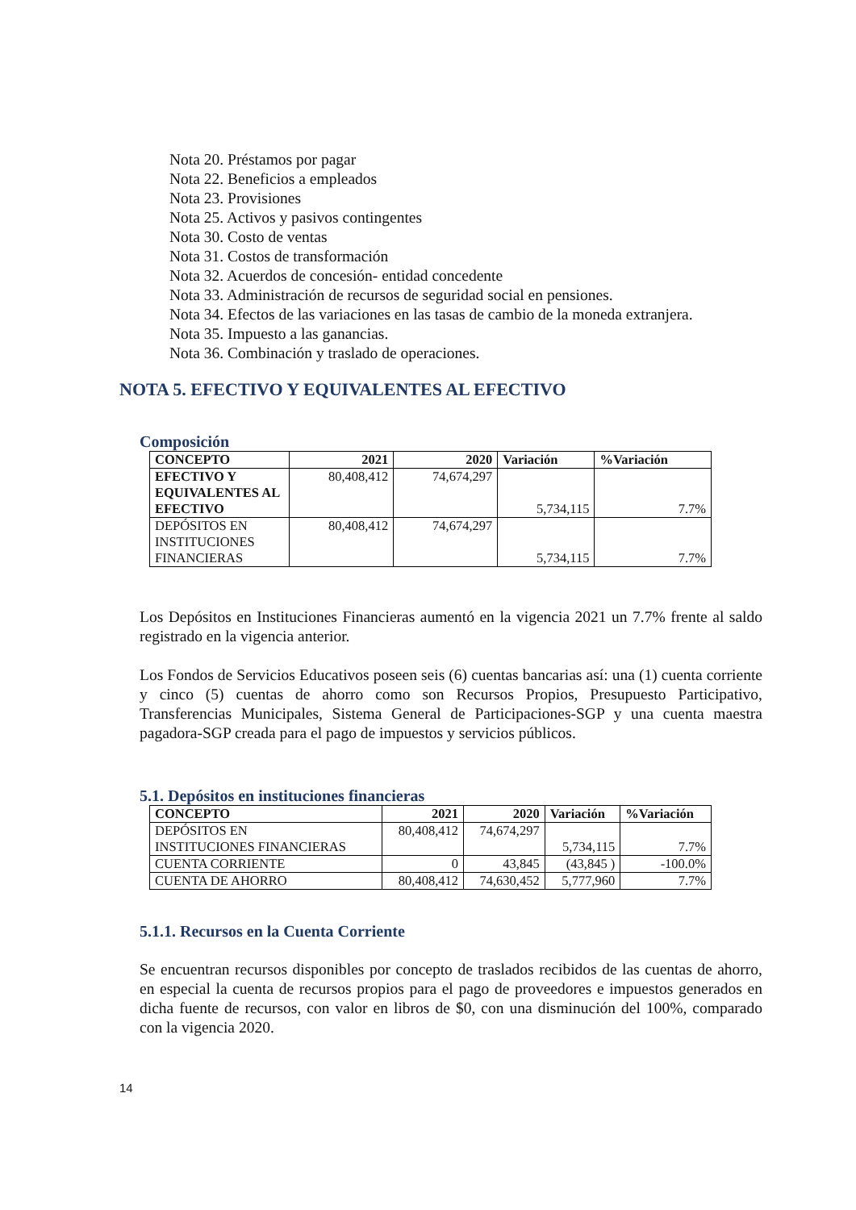Nota 20. Préstamos por pagar
Nota 22. Beneficios a empleados
Nota 23. Provisiones
Nota 25. Activos y pasivos contingentes
Nota 30. Costo de ventas
Nota 31. Costos de transformación
Nota 32. Acuerdos de concesión- entidad concedente
Nota 33. Administración de recursos de seguridad social en pensiones.
Nota 34. Efectos de las variaciones en las tasas de cambio de la moneda extranjera.
Nota 35. Impuesto a las ganancias.
Nota 36. Combinación y traslado de operaciones.
NOTA 5. EFECTIVO Y EQUIVALENTES AL EFECTIVO
Composición
| CONCEPTO | 2021 | 2020 | Variación | %Variación |
| --- | --- | --- | --- | --- |
| EFECTIVO Y EQUIVALENTES AL EFECTIVO | 80,408,412 | 74,674,297 | 5,734,115 | 7.7% |
| DEPÓSITOS EN INSTITUCIONES FINANCIERAS | 80,408,412 | 74,674,297 | 5,734,115 | 7.7% |
Los Depósitos en Instituciones Financieras aumentó en la vigencia 2021 un 7.7% frente al saldo registrado en la vigencia anterior.
Los Fondos de Servicios Educativos poseen seis (6) cuentas bancarias así: una (1) cuenta corriente y cinco (5) cuentas de ahorro como son Recursos Propios, Presupuesto Participativo, Transferencias Municipales, Sistema General de Participaciones-SGP y una cuenta maestra pagadora-SGP creada para el pago de impuestos y servicios públicos.
5.1. Depósitos en instituciones financieras
| CONCEPTO | 2021 | 2020 | Variación | %Variación |
| --- | --- | --- | --- | --- |
| DEPÓSITOS EN INSTITUCIONES FINANCIERAS | 80,408,412 | 74,674,297 | 5,734,115 | 7.7% |
| CUENTA CORRIENTE | 0 | 43,845 | (43,845 ) | -100.0% |
| CUENTA DE AHORRO | 80,408,412 | 74,630,452 | 5,777,960 | 7.7% |
5.1.1. Recursos en la Cuenta Corriente
Se encuentran recursos disponibles por concepto de traslados recibidos de las cuentas de ahorro, en especial la cuenta de recursos propios para el pago de proveedores e impuestos generados en dicha fuente de recursos, con valor en libros de $0, con una disminución del 100%, comparado con la vigencia 2020.
14